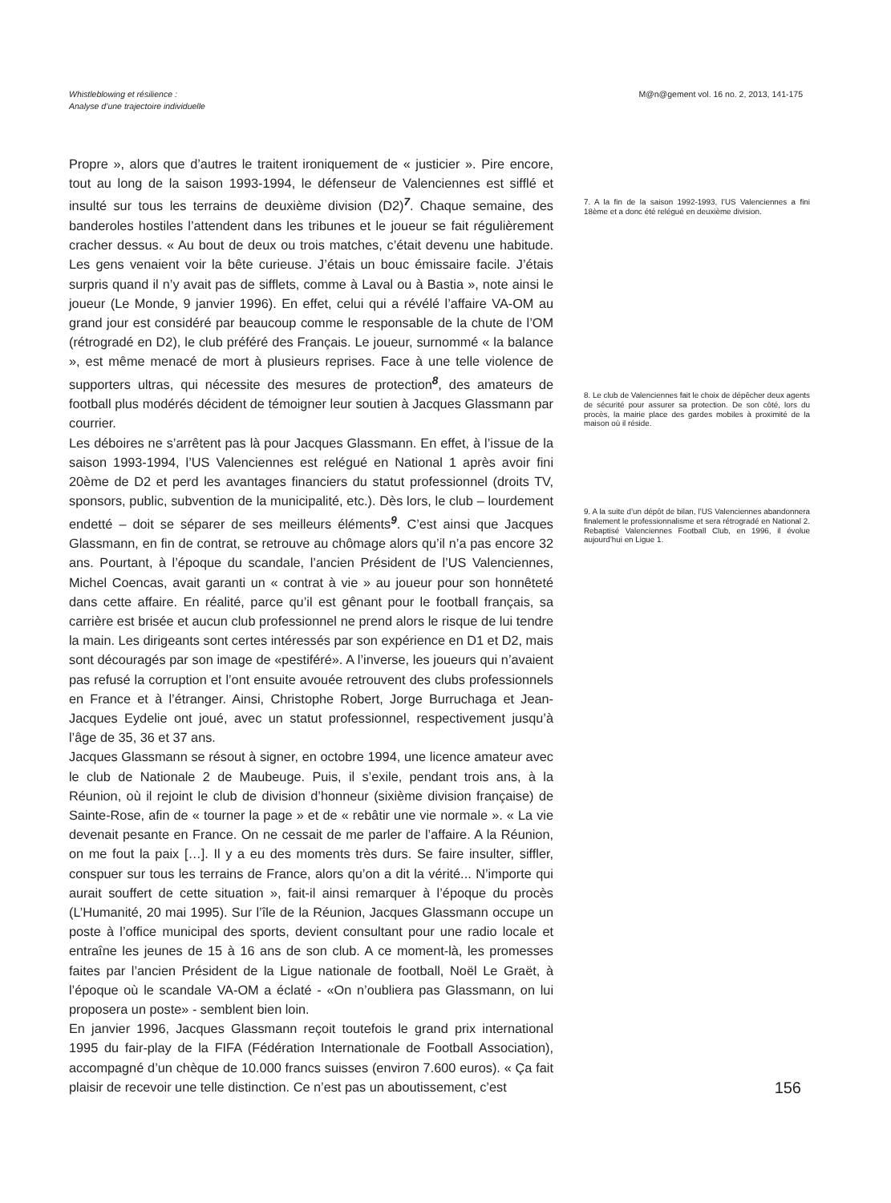Whistleblowing et résilience :
Analyse d’une trajectoire individuelle
M@n@gement vol. 16 no. 2, 2013, 141-175
Propre », alors que d’autres le traitent ironiquement de « justicier ». Pire encore, tout au long de la saison 1993-1994, le défenseur de Valenciennes est sifflé et insulté sur tous les terrains de deuxième division (D2)<sup>7</sup>. Chaque semaine, des banderoles hostiles l’attendent dans les tribunes et le joueur se fait régulièrement cracher dessus. « Au bout de deux ou trois matches, c’était devenu une habitude. Les gens venaient voir la bête curieuse. J’étais un bouc émissaire facile. J’étais surpris quand il n’y avait pas de sifflets, comme à Laval ou à Bastia », note ainsi le joueur (Le Monde, 9 janvier 1996). En effet, celui qui a révélé l’affaire VA-OM au grand jour est considéré par beaucoup comme le responsable de la chute de l’OM (rétrogradé en D2), le club préféré des Français. Le joueur, surnommé « la balance », est même menacé de mort à plusieurs reprises. Face à une telle violence de supporters ultras, qui nécessite des mesures de protection<sup>8</sup>, des amateurs de football plus modérés décident de témoigner leur soutien à Jacques Glassmann par courrier.
Les déboires ne s’arrêtent pas là pour Jacques Glassmann. En effet, à l’issue de la saison 1993-1994, l’US Valenciennes est relégué en National 1 après avoir fini 20ème de D2 et perd les avantages financiers du statut professionnel (droits TV, sponsors, public, subvention de la municipalité, etc.). Dès lors, le club – lourdement endetté – doit se séparer de ses meilleurs éléments<sup>9</sup>. C’est ainsi que Jacques Glassmann, en fin de contrat, se retrouve au chômage alors qu’il n’a pas encore 32 ans. Pourtant, à l’époque du scandale, l’ancien Président de l’US Valenciennes, Michel Coencas, avait garanti un « contrat à vie » au joueur pour son honnêteté dans cette affaire. En réalité, parce qu’il est gênant pour le football français, sa carrière est brisée et aucun club professionnel ne prend alors le risque de lui tendre la main. Les dirigeants sont certes intéressés par son expérience en D1 et D2, mais sont découragés par son image de «pestiféré». A l’inverse, les joueurs qui n’avaient pas refusé la corruption et l’ont ensuite avouée retrouvent des clubs professionnels en France et à l’étranger. Ainsi, Christophe Robert, Jorge Burruchaga et Jean-Jacques Eydelie ont joué, avec un statut professionnel, respectivement jusqu’à l’âge de 35, 36 et 37 ans.
Jacques Glassmann se résout à signer, en octobre 1994, une licence amateur avec le club de Nationale 2 de Maubeuge. Puis, il s’exile, pendant trois ans, à la Réunion, où il rejoint le club de division d’honneur (sixième division française) de Sainte-Rose, afin de « tourner la page » et de « rebâtir une vie normale ». « La vie devenait pesante en France. On ne cessait de me parler de l’affaire. A la Réunion, on me fout la paix […]. Il y a eu des moments très durs. Se faire insulter, siffler, conspuer sur tous les terrains de France, alors qu’on a dit la vérité... N’importe qui aurait souffert de cette situation », fait-il ainsi remarquer à l’époque du procès (L’Humanité, 20 mai 1995). Sur l’île de la Réunion, Jacques Glassmann occupe un poste à l’office municipal des sports, devient consultant pour une radio locale et entraîne les jeunes de 15 à 16 ans de son club. A ce moment-là, les promesses faites par l’ancien Président de la Ligue nationale de football, Noël Le Graët, à l’époque où le scandale VA-OM a éclaté - «On n’oubliera pas Glassmann, on lui proposera un poste» - semblent bien loin.
En janvier 1996, Jacques Glassmann reçoit toutefois le grand prix international 1995 du fair-play de la FIFA (Fédération Internationale de Football Association), accompagné d’un chèque de 10.000 francs suisses (environ 7.600 euros). « Ça fait plaisir de recevoir une telle distinction. Ce n’est pas un aboutissement, c’est
7. A la fin de la saison 1992-1993, l’US Valenciennes a fini 18ème et a donc été relégué en deuxième division.
8. Le club de Valenciennes fait le choix de dépêcher deux agents de sécurité pour assurer sa protection. De son côté, lors du procès, la mairie place des gardes mobiles à proximité de la maison où il réside.
9. A la suite d’un dépôt de bilan, l’US Valenciennes abandonnera finalement le professionnalisme et sera rétrogradé en National 2. Rebaptisé Valenciennes Football Club, en 1996, il évolue aujourd’hui en Ligue 1.
156